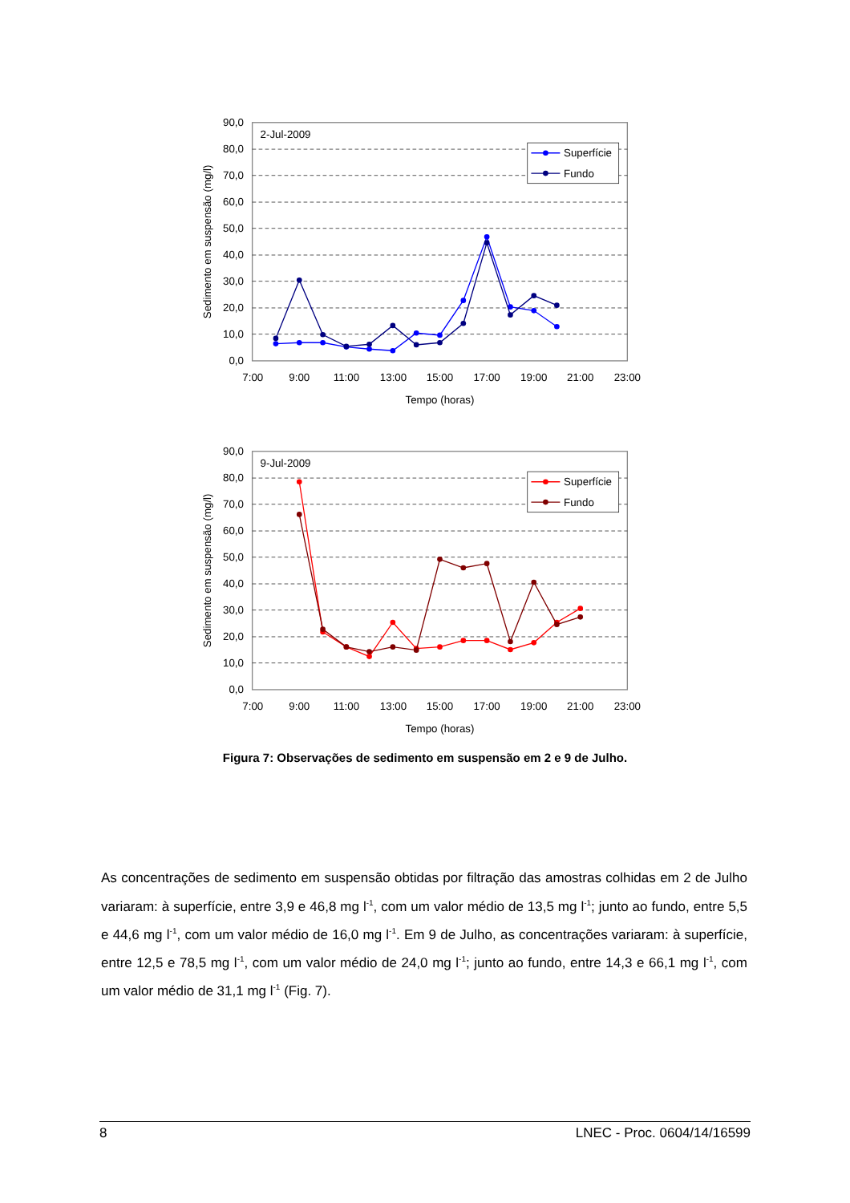0,0
10,0
20,0
30,0
40,0
50,0
60,0
70,0
80,0
90,0
7:00
9:00
11:00
13:00
15:00
17:00
19:00
21:00
23:00
Tempo (horas)
Sedimento em suspensão (mg/l)
2-Jul-2009
Superfície
Fundo
0,0
10,0
20,0
30,0
40,0
50,0
60,0
70,0
80,0
90,0
7:00
9:00
11:00
13:00
15:00
17:00
19:00
21:00
23:00
Tempo (horas)
Sedimento em suspensão (mg/l)
9-Jul-2009
Superfície
Fundo
Figura 7: Observações de sedimento em suspensão em 2 e 9 de Julho.
As concentrações de sedimento em suspensão obtidas por filtração das amostras colhidas em 2 de Julho variaram: à superfície, entre 3,9 e 46,8 mg l<sup>-1</sup>, com um valor médio de 13,5 mg l<sup>-1</sup>; junto ao fundo, entre 5,5 e 44,6 mg l<sup>-1</sup>, com um valor médio de 16,0 mg l<sup>-1</sup>. Em 9 de Julho, as concentrações variaram: à superfície, entre 12,5 e 78,5 mg l<sup>-1</sup>, com um valor médio de 24,0 mg l<sup>-1</sup>; junto ao fundo, entre 14,3 e 66,1 mg l<sup>-1</sup>, com um valor médio de 31,1 mg l<sup>-1</sup> (Fig. 7).
8 LNEC - Proc. 0604/14/16599